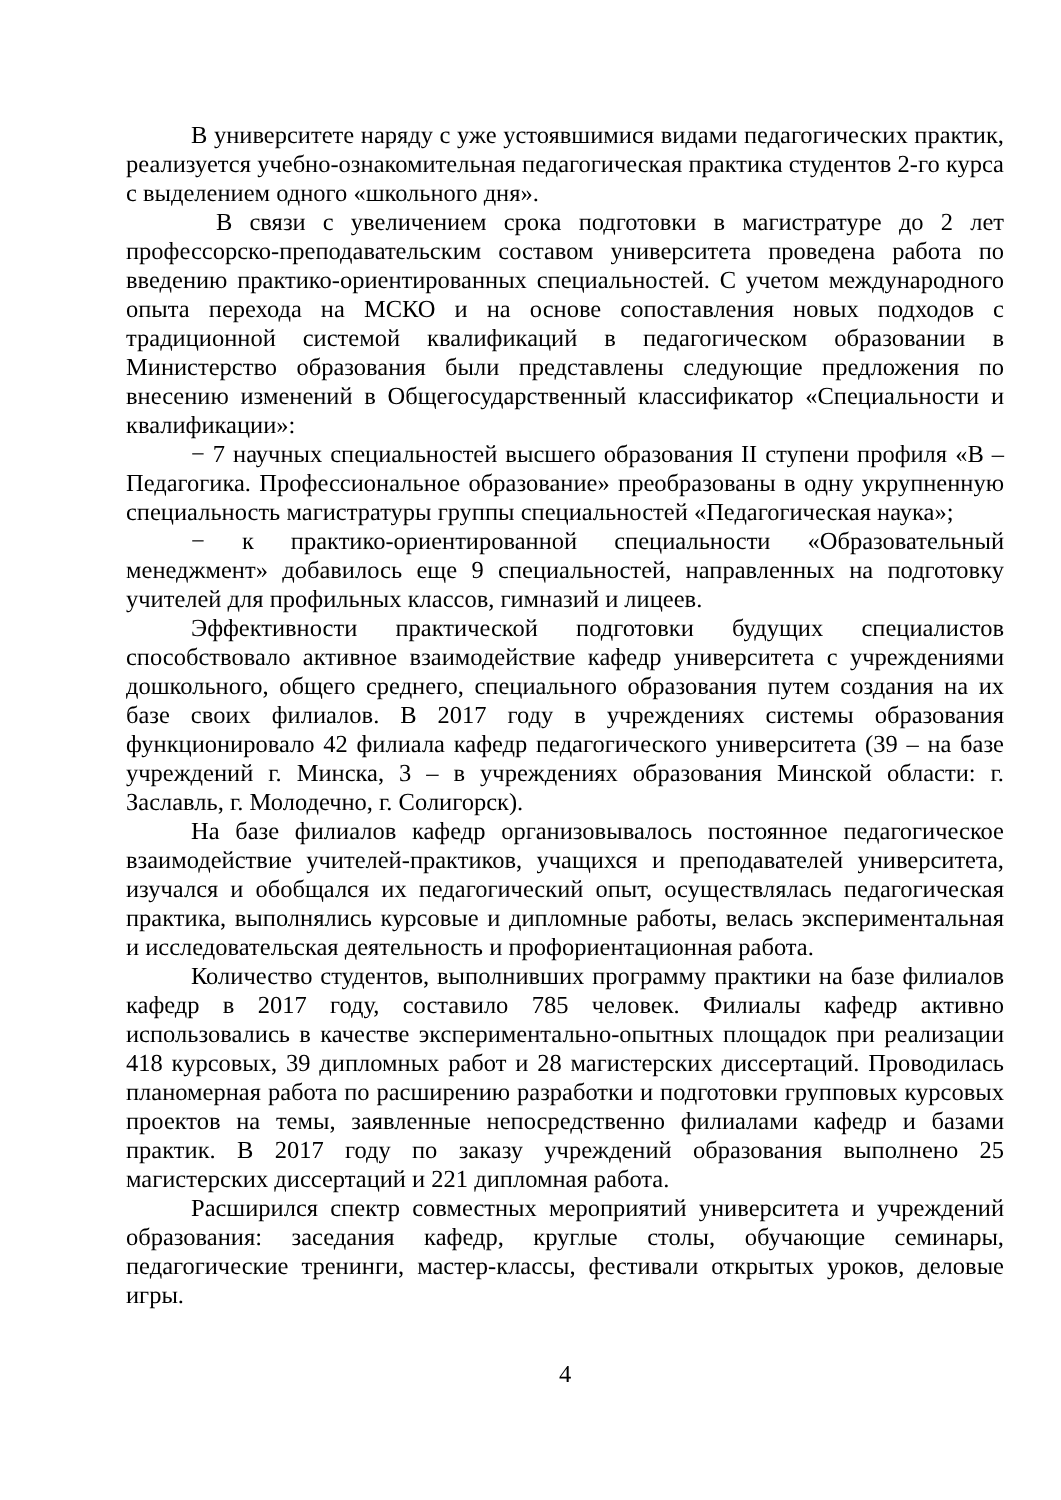В университете наряду с уже устоявшимися видами педагогических практик, реализуется учебно-ознакомительная педагогическая практика студентов 2-го курса с выделением одного «школьного дня».
В связи с увеличением срока подготовки в магистратуре до 2 лет профессорско-преподавательским составом университета проведена работа по введению практико-ориентированных специальностей. С учетом международного опыта перехода на МСКО и на основе сопоставления новых подходов с традиционной системой квалификаций в педагогическом образовании в Министерство образования были представлены следующие предложения по внесению изменений в Общегосударственный классификатор «Специальности и квалификации»:
− 7 научных специальностей высшего образования II ступени профиля «В – Педагогика. Профессиональное образование» преобразованы в одну укрупненную специальность магистратуры группы специальностей «Педагогическая наука»;
− к практико-ориентированной специальности «Образовательный менеджмент» добавилось еще 9 специальностей, направленных на подготовку учителей для профильных классов, гимназий и лицеев.
Эффективности практической подготовки будущих специалистов способствовало активное взаимодействие кафедр университета с учреждениями дошкольного, общего среднего, специального образования путем создания на их базе своих филиалов. В 2017 году в учреждениях системы образования функционировало 42 филиала кафедр педагогического университета (39 – на базе учреждений г. Минска, 3 – в учреждениях образования Минской области: г. Заславль, г. Молодечно, г. Солигорск).
На базе филиалов кафедр организовывалось постоянное педагогическое взаимодействие учителей-практиков, учащихся и преподавателей университета, изучался и обобщался их педагогический опыт, осуществлялась педагогическая практика, выполнялись курсовые и дипломные работы, велась экспериментальная и исследовательская деятельность и профориентационная работа.
Количество студентов, выполнивших программу практики на базе филиалов кафедр в 2017 году, составило 785 человек. Филиалы кафедр активно использовались в качестве экспериментально-опытных площадок при реализации 418 курсовых, 39 дипломных работ и 28 магистерских диссертаций. Проводилась планомерная работа по расширению разработки и подготовки групповых курсовых проектов на темы, заявленные непосредственно филиалами кафедр и базами практик. В 2017 году по заказу учреждений образования выполнено 25 магистерских диссертаций и 221 дипломная работа.
Расширился спектр совместных мероприятий университета и учреждений образования: заседания кафедр, круглые столы, обучающие семинары, педагогические тренинги, мастер-классы, фестивали открытых уроков, деловые игры.
4